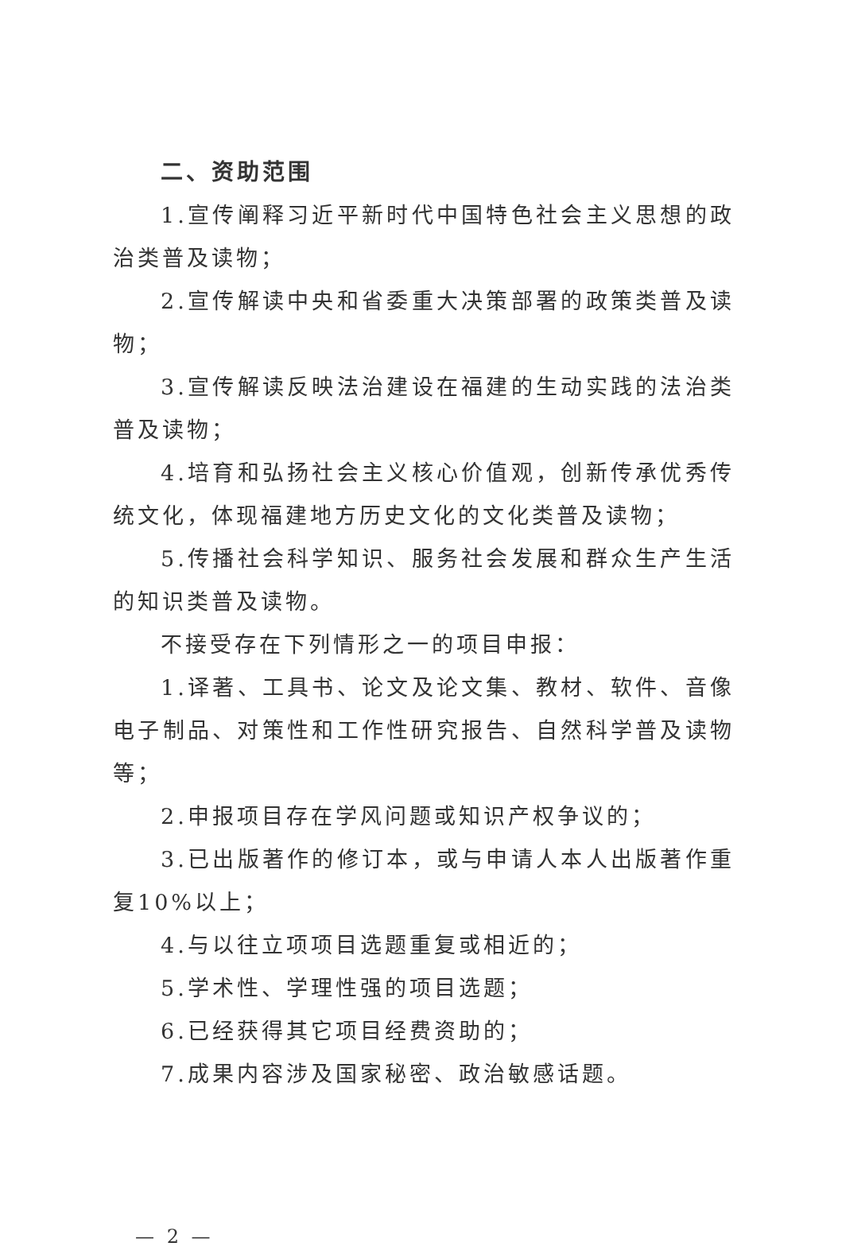二、资助范围
1.宣传阐释习近平新时代中国特色社会主义思想的政治类普及读物；
2.宣传解读中央和省委重大决策部署的政策类普及读物；
3.宣传解读反映法治建设在福建的生动实践的法治类普及读物；
4.培育和弘扬社会主义核心价值观，创新传承优秀传统文化，体现福建地方历史文化的文化类普及读物；
5.传播社会科学知识、服务社会发展和群众生产生活的知识类普及读物。
不接受存在下列情形之一的项目申报：
1.译著、工具书、论文及论文集、教材、软件、音像电子制品、对策性和工作性研究报告、自然科学普及读物等；
2.申报项目存在学风问题或知识产权争议的；
3.已出版著作的修订本，或与申请人本人出版著作重复10%以上；
4.与以往立项项目选题重复或相近的；
5.学术性、学理性强的项目选题；
6.已经获得其它项目经费资助的；
7.成果内容涉及国家秘密、政治敏感话题。
— 2 —